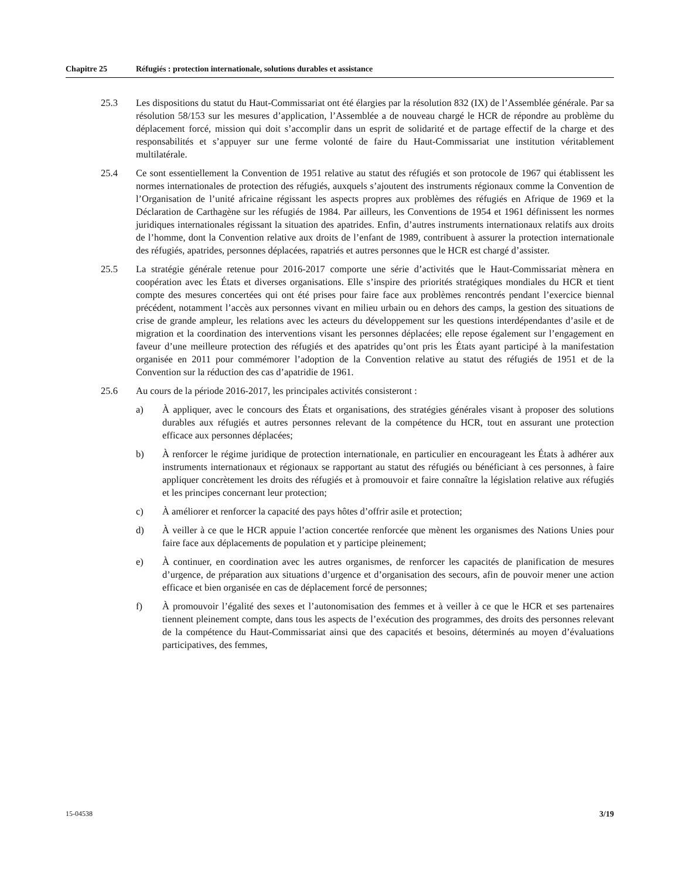Chapitre 25 Réfugiés : protection internationale, solutions durables et assistance
25.3 Les dispositions du statut du Haut-Commissariat ont été élargies par la résolution 832 (IX) de l’Assemblée générale. Par sa résolution 58/153 sur les mesures d’application, l’Assemblée a de nouveau chargé le HCR de répondre au problème du déplacement forcé, mission qui doit s’accomplir dans un esprit de solidarité et de partage effectif de la charge et des responsabilités et s’appuyer sur une ferme volonté de faire du Haut-Commissariat une institution véritablement multilatérale.
25.4 Ce sont essentiellement la Convention de 1951 relative au statut des réfugiés et son protocole de 1967 qui établissent les normes internationales de protection des réfugiés, auxquels s’ajoutent des instruments régionaux comme la Convention de l’Organisation de l’unité africaine régissant les aspects propres aux problèmes des réfugiés en Afrique de 1969 et la Déclaration de Carthagène sur les réfugiés de 1984. Par ailleurs, les Conventions de 1954 et 1961 définissent les normes juridiques internationales régissant la situation des apatrides. Enfin, d’autres instruments internationaux relatifs aux droits de l’homme, dont la Convention relative aux droits de l’enfant de 1989, contribuent à assurer la protection internationale des réfugiés, apatrides, personnes déplacées, rapatriés et autres personnes que le HCR est chargé d’assister.
25.5 La stratégie générale retenue pour 2016-2017 comporte une série d’activités que le Haut-Commissariat mènera en coopération avec les États et diverses organisations. Elle s’inspire des priorités stratégiques mondiales du HCR et tient compte des mesures concertées qui ont été prises pour faire face aux problèmes rencontrés pendant l’exercice biennal précédent, notamment l’accès aux personnes vivant en milieu urbain ou en dehors des camps, la gestion des situations de crise de grande ampleur, les relations avec les acteurs du développement sur les questions interdépendantes d’asile et de migration et la coordination des interventions visant les personnes déplacées; elle repose également sur l’engagement en faveur d’une meilleure protection des réfugiés et des apatrides qu’ont pris les États ayant participé à la manifestation organisée en 2011 pour commémorer l’adoption de la Convention relative au statut des réfugiés de 1951 et de la Convention sur la réduction des cas d’apatridie de 1961.
25.6 Au cours de la période 2016-2017, les principales activités consisteront :
a) À appliquer, avec le concours des États et organisations, des stratégies générales visant à proposer des solutions durables aux réfugiés et autres personnes relevant de la compétence du HCR, tout en assurant une protection efficace aux personnes déplacées;
b) À renforcer le régime juridique de protection internationale, en particulier en encourageant les États à adhérer aux instruments internationaux et régionaux se rapportant au statut des réfugiés ou bénéficiant à ces personnes, à faire appliquer concrètement les droits des réfugiés et à promouvoir et faire connaître la législation relative aux réfugiés et les principes concernant leur protection;
c) À améliorer et renforcer la capacité des pays hôtes d’offrir asile et protection;
d) À veiller à ce que le HCR appuie l’action concertée renforcée que mènent les organismes des Nations Unies pour faire face aux déplacements de population et y participe pleinement;
e) À continuer, en coordination avec les autres organismes, de renforcer les capacités de planification de mesures d’urgence, de préparation aux situations d’urgence et d’organisation des secours, afin de pouvoir mener une action efficace et bien organisée en cas de déplacement forcé de personnes;
f) À promouvoir l’égalité des sexes et l’autonomisation des femmes et à veiller à ce que le HCR et ses partenaires tiennent pleinement compte, dans tous les aspects de l’exécution des programmes, des droits des personnes relevant de la compétence du Haut-Commissariat ainsi que des capacités et besoins, déterminés au moyen d’évaluations participatives, des femmes,
15-04538 3/19